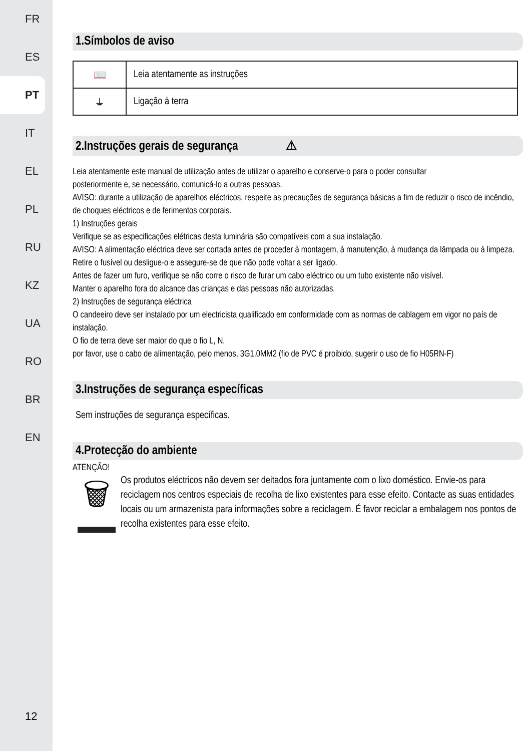FR
ES
PT
IT
EL
PL
RU
KZ
UA
RO
BR
EN
12
1.Símbolos de aviso
| 📖 | Leia atentamente as instruções |
| ⏚ | Ligação à terra |
2.Instruções gerais de segurança ⚠
Leia atentamente este manual de utilização antes de utilizar o aparelho e conserve-o para o poder consultar
posteriormente e, se necessário, comunicá-lo a outras pessoas.
AVISO: durante a utilização de aparelhos eléctricos, respeite as precauções de segurança básicas a fim de reduzir o risco de incêndio, de choques eléctricos e de ferimentos corporais.
1) Instruções gerais
Verifique se as especificações elétricas desta luminária são compatíveis com a sua instalação.
AVISO: A alimentação eléctrica deve ser cortada antes de proceder à montagem, à manutenção, à mudança da lâmpada ou à limpeza. Retire o fusível ou desligue-o e assegure-se de que não pode voltar a ser ligado.
Antes de fazer um furo, verifique se não corre o risco de furar um cabo eléctrico ou um tubo existente não visível.
Manter o aparelho fora do alcance das crianças e das pessoas não autorizadas.
2) Instruções de segurança eléctrica
O candeeiro deve ser instalado por um electricista qualificado em conformidade com as normas de cablagem em vigor no país de instalação.
O fio de terra deve ser maior do que o fio L, N.
por favor, use o cabo de alimentação, pelo menos, 3G1.0MM2 (fio de PVC é proibido, sugerir o uso de fio H05RN-F)
3.Instruções de segurança específicas
Sem instruções de segurança específicas.
4.Protecção do ambiente
ATENÇÃO!
🗑
Os produtos eléctricos não devem ser deitados fora juntamente com o lixo doméstico. Envie-os para reciclagem nos centros especiais de recolha de lixo existentes para esse efeito. Contacte as suas entidades locais ou um armazenista para informações sobre a reciclagem. É favor reciclar a embalagem nos pontos de recolha existentes para esse efeito.